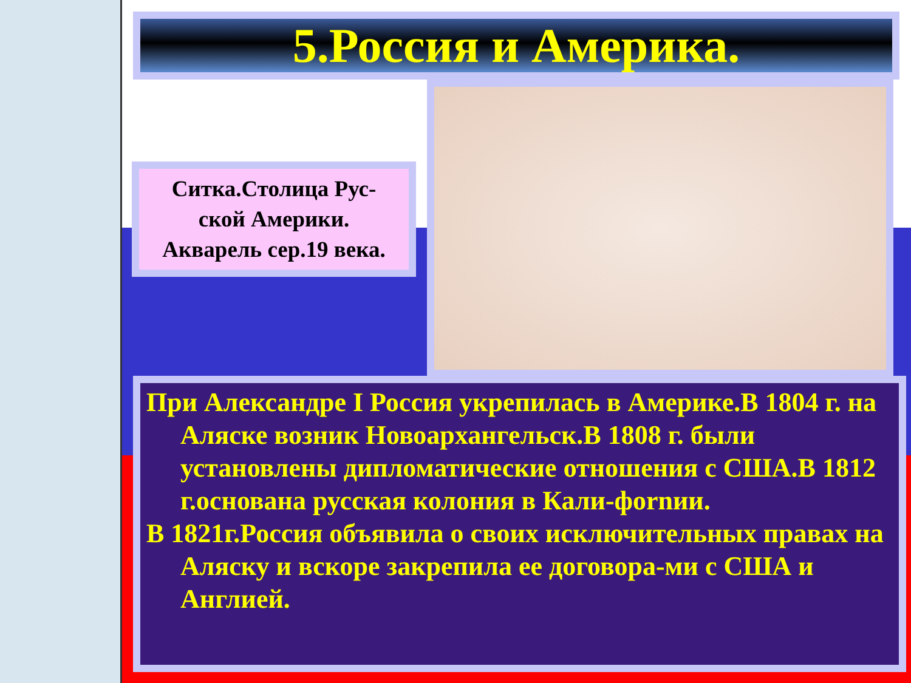5.Россия и Америка.
Ситка.Столица Рус-
ской Америки.
Акварель сер.19 века.
При Александре I Россия укрепилась в Америке.В 1804 г. на Аляске возник Новоархангельск.В 1808 г. были установлены дипломатические отношения с США.В 1812 г.основана русская колония в Кали-фornии.
В 1821г.Россия объявила о своих исключительных правах на Аляску и вскоре закрепила ее договора-ми с США и Англией.